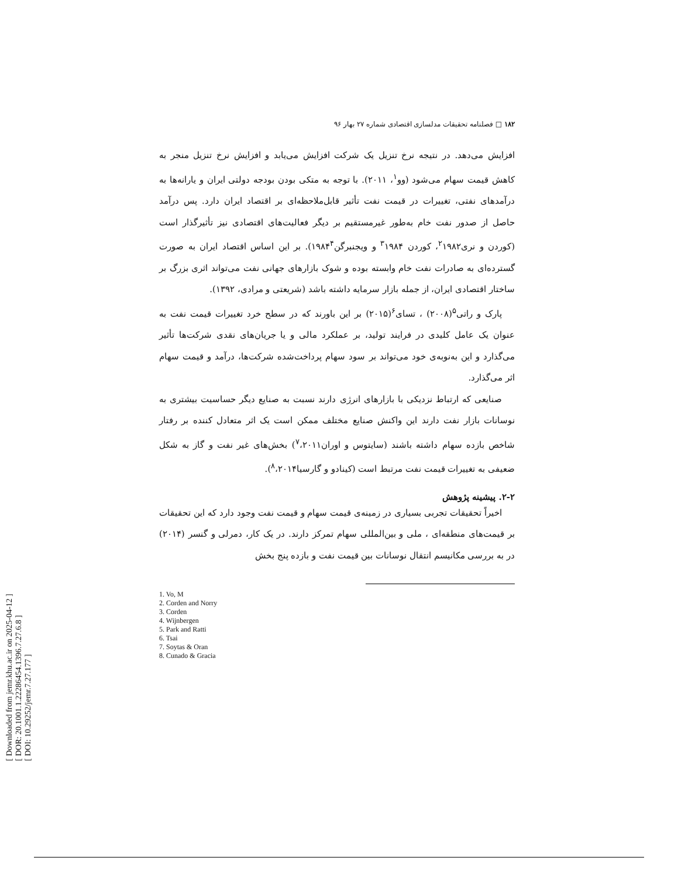[ Downloaded from jemr.khu.ac.ir on 2025-04-12 ]
[ DOR: 20.1001.1.22286454.1396.7.27.6.8 ]
[ DOI: 10.29252/jemr.7.27.177 ]
۱۸۲ □ فصلنامه تحقیقات مدلسازی اقتصادی شماره ۲۷ بهار ۹۶
افزایش می‌دهد. در نتیجه نرخ تنزیل یک شرکت افزایش می‌یابد و افزایش نرخ تنزیل منجر به کاهش قیمت سهام می‌شود (وو<sup>۱</sup>، ۲۰۱۱). با توجه به متکی بودن بودجه دولتی ایران و یارانه‌ها به درآمدهای نفتی، تغییرات در قیمت نفت تأثیر قابل‌ملاحظه‌ای بر اقتصاد ایران دارد. پس درآمد حاصل از صدور نفت خام به‌طور غیرمستقیم بر دیگر فعالیت‌های اقتصادی نیز تأثیرگذار است (کوردن و نری<sup>۲</sup>۱۹۸۲، کوردن <sup>۳</sup>۱۹۸۴ و ویجنبرگن۱۹۸۴<sup>۴</sup>). بر این اساس اقتصاد ایران به صورت گسترده‌ای به صادرات نفت خام وابسته بوده و شوک بازارهای جهانی نفت می‌تواند اثری بزرگ بر ساختار اقتصادی ایران، از جمله بازار سرمایه داشته باشد (شریعتی و مرادی، ۱۳۹۲).
پارک و راتی<sup>۵</sup>(۲۰۰۸) ، تسای<sup>۶</sup>(۲۰۱۵) بر این باورند که در سطح خرد تغییرات قیمت نفت به عنوان یک عامل کلیدی در فرایند تولید، بر عملکرد مالی و یا جریان‌های نقدی شرکت‌ها تأثیر می‌گذارد و این به‌نوبه‌ی خود می‌تواند بر سود سهام پرداخت‌شده شرکت‌ها، درآمد و قیمت سهام اثر می‌گذارد.
صنایعی که ارتباط نزدیکی با بازارهای انرژی دارند نسبت به صنایع دیگر حساسیت بیشتری به نوسانات بازار نفت دارند این واکنش صنایع مختلف ممکن است یک اثر متعادل کننده بر رفتار شاخص بازده سهام داشته باشند (سایتوس و اوران<sup>۷</sup>،۲۰۱۱) بخش‌های غیر نفت و گاز به شکل ضعیفی به تغییرات قیمت نفت مرتبط است (کینادو و گارسیا<sup>۸</sup>،۲۰۱۴).
۲-۲. پیشینه پژوهش
اخیراً تحقیقات تجربی بسیاری در زمینه‌ی قیمت سهام و قیمت نفت وجود دارد که این تحقیقات بر قیمت‌های منطقه‌ای ، ملی و بین‌المللی سهام تمرکز دارند. در یک کار، دمرلی و گنسر (۲۰۱۴) در به بررسی مکانیسم انتقال نوسانات بین قیمت نفت و بازده پنج بخش
1. Vo, M
2. Corden and Norry
3. Corden
4. Wijnbergen
5. Park and Ratti
6. Tsai
7. Soytas & Oran
8. Cunado & Gracia